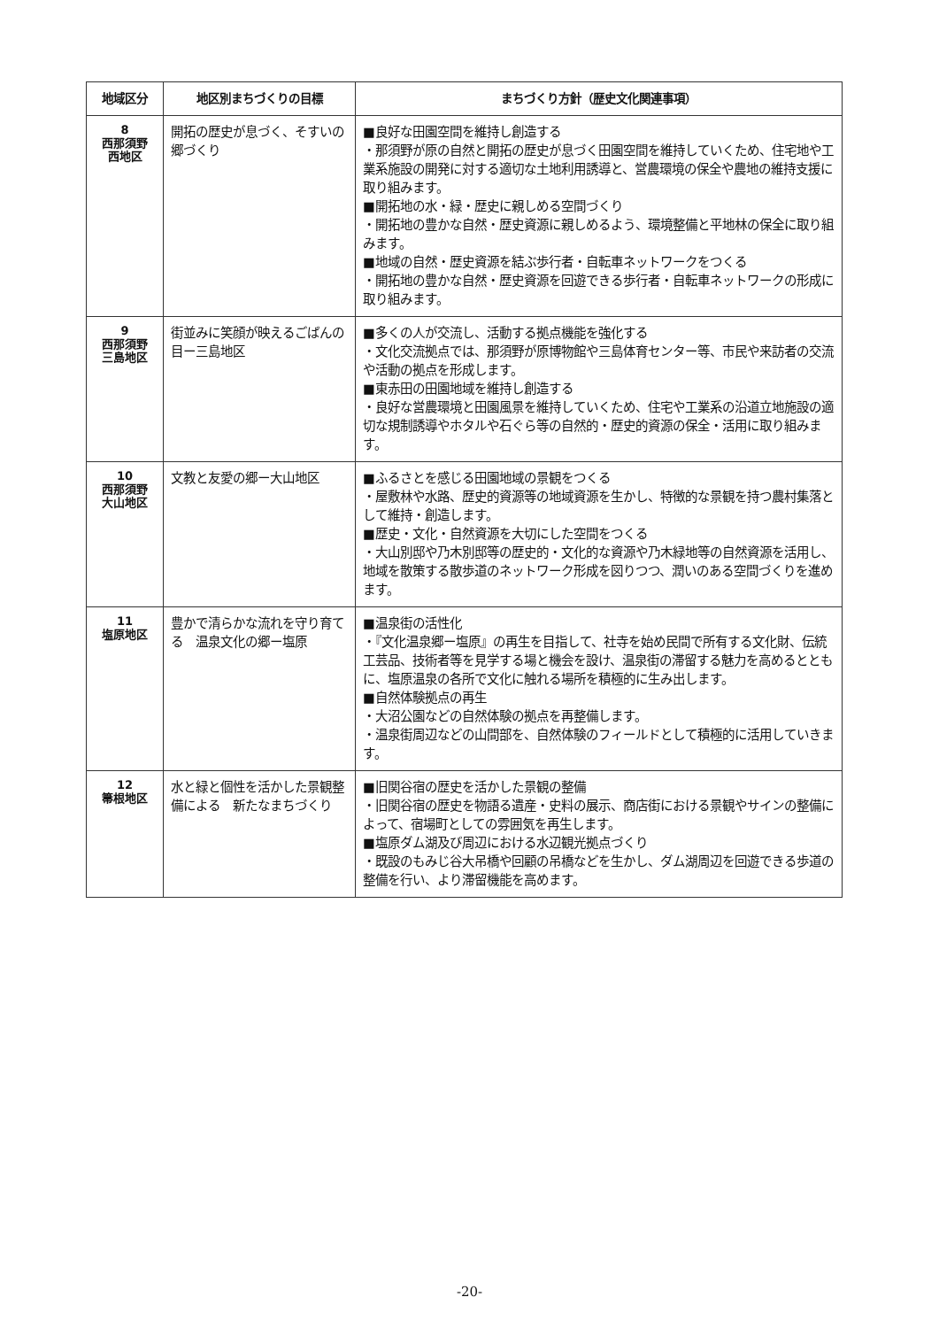| 地域区分 | 地区別まちづくりの目標 | まちづくり方針（歴史文化関連事項） |
| --- | --- | --- |
| 8 西那須野 西地区 | 開拓の歴史が息づく、そすいの郷づくり | ■良好な田園空間を維持し創造する ・那須野が原の自然と開拓の歴史が息づく田園空間を維持していくため、住宅地や工業系施設の開発に対する適切な土地利用誘導と、営農環境の保全や農地の維持支援に取り組みます。 ■開拓地の水・緑・歴史に親しめる空間づくり ・開拓地の豊かな自然・歴史資源に親しめるよう、環境整備と平地林の保全に取り組みます。 ■地域の自然・歴史資源を結ぶ歩行者・自転車ネットワークをつくる ・開拓地の豊かな自然・歴史資源を回遊できる歩行者・自転車ネットワークの形成に取り組みます。 |
| 9 西那須野 三島地区 | 街並みに笑顔が映えるごばんの目ー三島地区 | ■多くの人が交流し、活動する拠点機能を強化する ・文化交流拠点では、那須野が原博物館や三島体育センター等、市民や来訪者の交流や活動の拠点を形成します。 ■東赤田の田園地域を維持し創造する ・良好な営農環境と田園風景を維持していくため、住宅や工業系の沿道立地施設の適切な規制誘導やホタルや石ぐら等の自然的・歴史的資源の保全・活用に取り組みます。 |
| 10 西那須野 大山地区 | 文教と友愛の郷ー大山地区 | ■ふるさとを感じる田園地域の景観をつくる ・屋敷林や水路、歴史的資源等の地域資源を生かし、特徴的な景観を持つ農村集落として維持・創造します。 ■歴史・文化・自然資源を大切にした空間をつくる ・大山別邸や乃木別邸等の歴史的・文化的な資源や乃木緑地等の自然資源を活用し、地域を散策する散歩道のネットワーク形成を図りつつ、潤いのある空間づくりを進めます。 |
| 11 塩原地区 | 豊かで清らかな流れを守り育てる 温泉文化の郷ー塩原 | ■温泉街の活性化 ・『文化温泉郷ー塩原』の再生を目指して、社寺を始め民間で所有する文化財、伝統工芸品、技術者等を見学する場と機会を設け、温泉街の滞留する魅力を高めるとともに、塩原温泉の各所で文化に触れる場所を積極的に生み出します。 ■自然体験拠点の再生 ・大沼公園などの自然体験の拠点を再整備します。 ・温泉街周辺などの山間部を、自然体験のフィールドとして積極的に活用していきます。 |
| 12 箒根地区 | 水と緑と個性を活かした景観整備による 新たなまちづくり | ■旧関谷宿の歴史を活かした景観の整備 ・旧関谷宿の歴史を物語る遺産・史料の展示、商店街における景観やサインの整備によって、宿場町としての雰囲気を再生します。 ■塩原ダム湖及び周辺における水辺観光拠点づくり ・既設のもみじ谷大吊橋や回顧の吊橋などを生かし、ダム湖周辺を回遊できる歩道の整備を行い、より滞留機能を高めます。 |
-20-